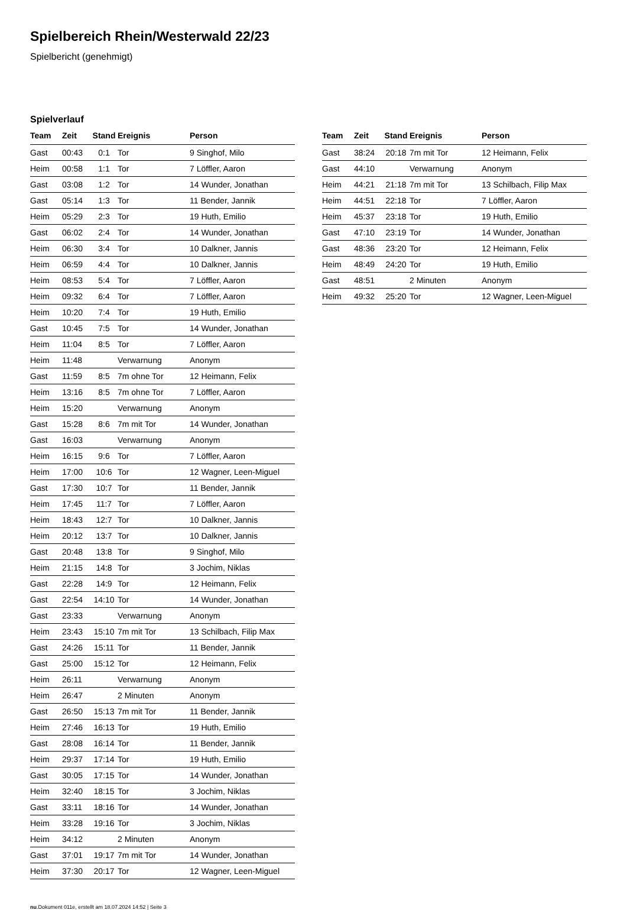Spielbereich Rhein/Westerwald 22/23
Spielbericht (genehmigt)
Spielverlauf
| Team | Zeit | Stand | Ereignis | Person |
| --- | --- | --- | --- | --- |
| Gast | 00:43 | 0:1 | Tor | 9 Singhof, Milo |
| Heim | 00:58 | 1:1 | Tor | 7 Löffler, Aaron |
| Gast | 03:08 | 1:2 | Tor | 14 Wunder, Jonathan |
| Gast | 05:14 | 1:3 | Tor | 11 Bender, Jannik |
| Heim | 05:29 | 2:3 | Tor | 19 Huth, Emilio |
| Gast | 06:02 | 2:4 | Tor | 14 Wunder, Jonathan |
| Heim | 06:30 | 3:4 | Tor | 10 Dalkner, Jannis |
| Heim | 06:59 | 4:4 | Tor | 10 Dalkner, Jannis |
| Heim | 08:53 | 5:4 | Tor | 7 Löffler, Aaron |
| Heim | 09:32 | 6:4 | Tor | 7 Löffler, Aaron |
| Heim | 10:20 | 7:4 | Tor | 19 Huth, Emilio |
| Gast | 10:45 | 7:5 | Tor | 14 Wunder, Jonathan |
| Heim | 11:04 | 8:5 | Tor | 7 Löffler, Aaron |
| Heim | 11:48 | | Verwarnung | Anonym |
| Gast | 11:59 | 8:5 | 7m ohne Tor | 12 Heimann, Felix |
| Heim | 13:16 | 8:5 | 7m ohne Tor | 7 Löffler, Aaron |
| Heim | 15:20 | | Verwarnung | Anonym |
| Gast | 15:28 | 8:6 | 7m mit Tor | 14 Wunder, Jonathan |
| Gast | 16:03 | | Verwarnung | Anonym |
| Heim | 16:15 | 9:6 | Tor | 7 Löffler, Aaron |
| Heim | 17:00 | 10:6 | Tor | 12 Wagner, Leen-Miguel |
| Gast | 17:30 | 10:7 | Tor | 11 Bender, Jannik |
| Heim | 17:45 | 11:7 | Tor | 7 Löffler, Aaron |
| Heim | 18:43 | 12:7 | Tor | 10 Dalkner, Jannis |
| Heim | 20:12 | 13:7 | Tor | 10 Dalkner, Jannis |
| Gast | 20:48 | 13:8 | Tor | 9 Singhof, Milo |
| Heim | 21:15 | 14:8 | Tor | 3 Jochim, Niklas |
| Gast | 22:28 | 14:9 | Tor | 12 Heimann, Felix |
| Gast | 22:54 | 14:10 | Tor | 14 Wunder, Jonathan |
| Gast | 23:33 | | Verwarnung | Anonym |
| Heim | 23:43 | 15:10 | 7m mit Tor | 13 Schilbach, Filip Max |
| Gast | 24:26 | 15:11 | Tor | 11 Bender, Jannik |
| Gast | 25:00 | 15:12 | Tor | 12 Heimann, Felix |
| Heim | 26:11 | | Verwarnung | Anonym |
| Heim | 26:47 | | 2 Minuten | Anonym |
| Gast | 26:50 | 15:13 | 7m mit Tor | 11 Bender, Jannik |
| Heim | 27:46 | 16:13 | Tor | 19 Huth, Emilio |
| Gast | 28:08 | 16:14 | Tor | 11 Bender, Jannik |
| Heim | 29:37 | 17:14 | Tor | 19 Huth, Emilio |
| Gast | 30:05 | 17:15 | Tor | 14 Wunder, Jonathan |
| Heim | 32:40 | 18:15 | Tor | 3 Jochim, Niklas |
| Gast | 33:11 | 18:16 | Tor | 14 Wunder, Jonathan |
| Heim | 33:28 | 19:16 | Tor | 3 Jochim, Niklas |
| Heim | 34:12 | | 2 Minuten | Anonym |
| Gast | 37:01 | 19:17 | 7m mit Tor | 14 Wunder, Jonathan |
| Heim | 37:30 | 20:17 | Tor | 12 Wagner, Leen-Miguel |
| Team | Zeit | Stand | Ereignis | Person |
| --- | --- | --- | --- | --- |
| Gast | 38:24 | 20:18 | 7m mit Tor | 12 Heimann, Felix |
| Gast | 44:10 | | Verwarnung | Anonym |
| Heim | 44:21 | 21:18 | 7m mit Tor | 13 Schilbach, Filip Max |
| Heim | 44:51 | 22:18 | Tor | 7 Löffler, Aaron |
| Heim | 45:37 | 23:18 | Tor | 19 Huth, Emilio |
| Gast | 47:10 | 23:19 | Tor | 14 Wunder, Jonathan |
| Gast | 48:36 | 23:20 | Tor | 12 Heimann, Felix |
| Heim | 48:49 | 24:20 | Tor | 19 Huth, Emilio |
| Gast | 48:51 | | 2 Minuten | Anonym |
| Heim | 49:32 | 25:20 | Tor | 12 Wagner, Leen-Miguel |
nu.Dokument 011e, erstellt am 18.07.2024 14:52 | Seite 3